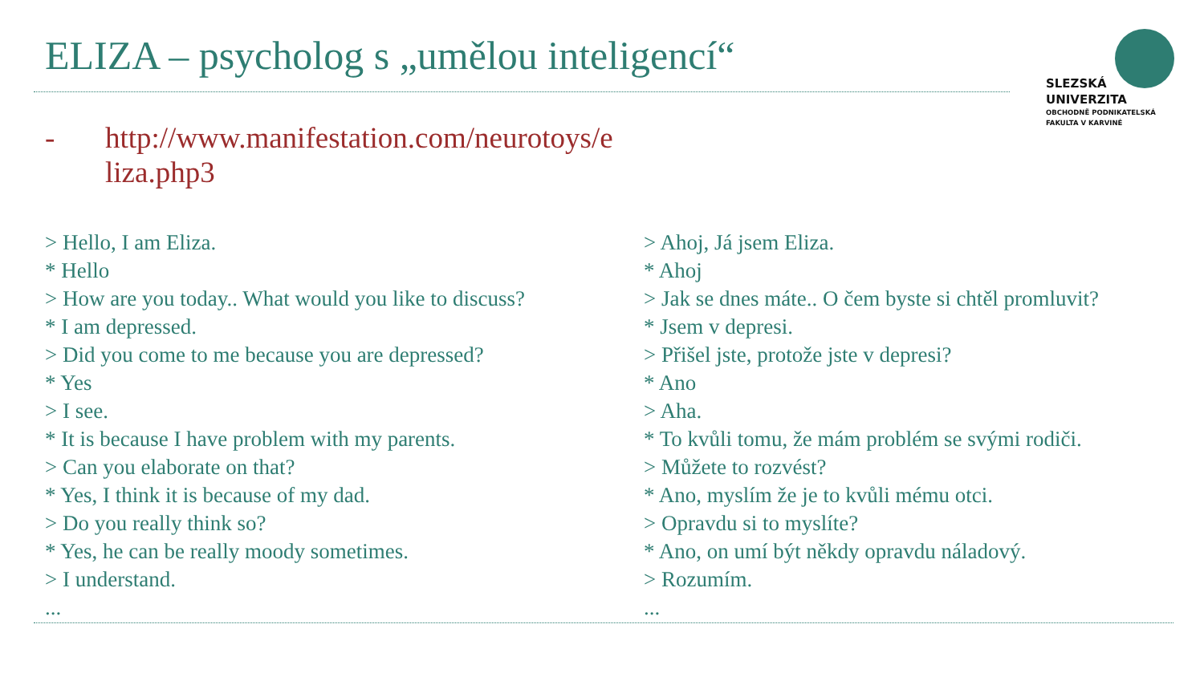ELIZA – psycholog s „umělou inteligencí“
SLEZSKÁ
UNIVERZITA
OBCHODNĚ PODNIKATELSKÁ
FAKULTA V KARVINÉ
- http://www.manifestation.com/neurotoys/e
liza.php3
> Hello, I am Eliza.
* Hello
> How are you today.. What would you like to discuss?
* I am depressed.
> Did you come to me because you are depressed?
* Yes
> I see.
* It is because I have problem with my parents.
> Can you elaborate on that?
* Yes, I think it is because of my dad.
> Do you really think so?
* Yes, he can be really moody sometimes.
> I understand.
...
> Ahoj, Já jsem Eliza.
* Ahoj
> Jak se dnes máte.. O čem byste si chtěl promluvit?
* Jsem v depresi.
> Přišel jste, protože jste v depresi?
* Ano
> Aha.
* To kvůli tomu, že mám problém se svými rodiči.
> Můžete to rozvést?
* Ano, myslím že je to kvůli mému otci.
> Opravdu si to myslíte?
* Ano, on umí být někdy opravdu náladový.
> Rozumím.
...